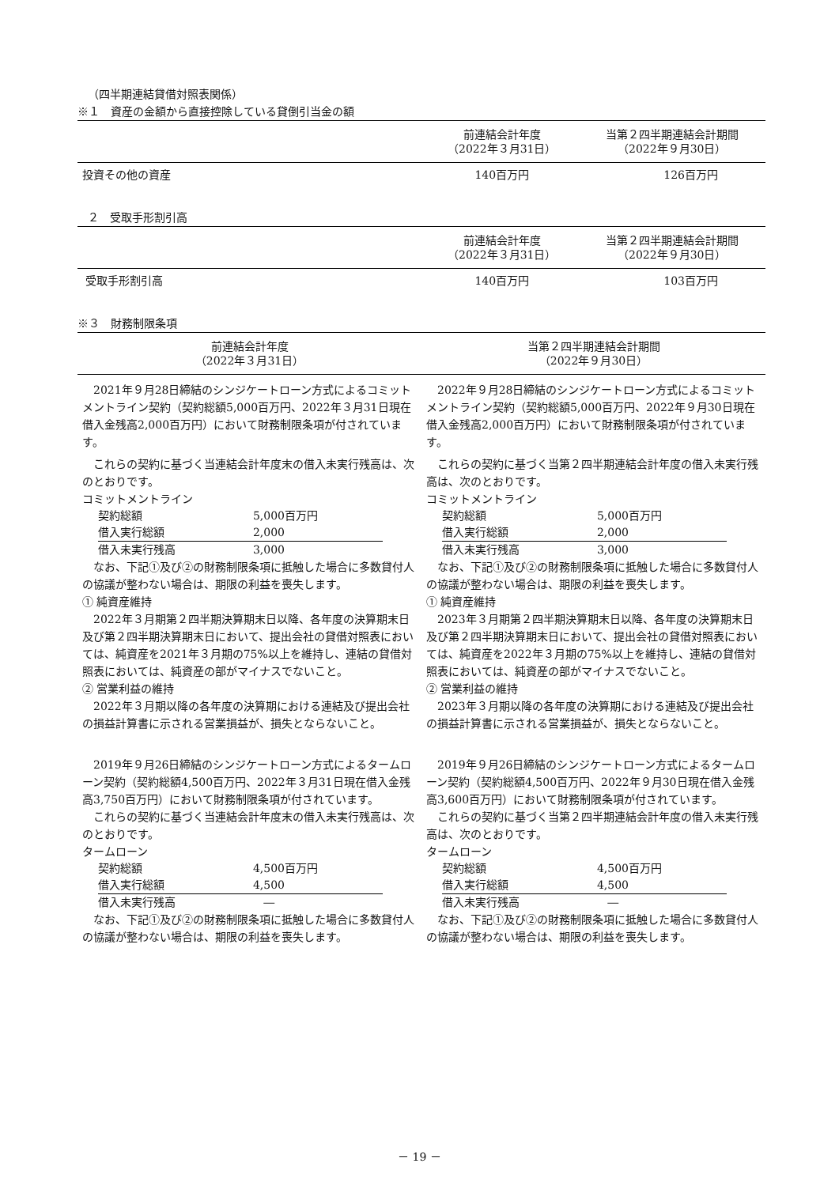（四半期連結貸借対照表関係）
※１　資産の金額から直接控除している貸倒引当金の額
| | 前連結会計年度 （2022年３月31日） | 当第２四半期連結会計期間 （2022年９月30日） |
| --- | --- | --- |
| 投資その他の資産 | 140百万円 | 126百万円 |
２　受取手形割引高
| | 前連結会計年度 （2022年３月31日） | 当第２四半期連結会計期間 （2022年９月30日） |
| --- | --- | --- |
| 受取手形割引高 | 140百万円 | 103百万円 |
※３　財務制限条項
| 前連結会計年度 （2022年３月31日） | 当第２四半期連結会計期間 （2022年９月30日） |
| --- | --- |
　2021年９月28日締結のシンジケートローン方式によるコミットメントライン契約（契約総額5,000百万円、2022年３月31日現在借入金残高2,000百万円）において財務制限条項が付されています。
　これらの契約に基づく当連結会計年度末の借入未実行残高は、次のとおりです。
コミットメントライン
| 契約総額 | 5,000百万円 |
| 借入実行総額 | 2,000 |
| 借入未実行残高 | 3,000 |
　なお、下記①及び②の財務制限条項に抵触した場合に多数貸付人の協議が整わない場合は、期限の利益を喪失します。
① 純資産維持
　2022年３月期第２四半期決算期末日以降、各年度の決算期末日及び第２四半期決算期末日において、提出会社の貸借対照表においては、純資産を2021年３月期の75%以上を維持し、連結の貸借対照表においては、純資産の部がマイナスでないこと。
② 営業利益の維持
　2022年３月期以降の各年度の決算期における連結及び提出会社の損益計算書に示される営業損益が、損失とならないこと。
　2019年９月26日締結のシンジケートローン方式によるタームローン契約（契約総額4,500百万円、2022年３月31日現在借入金残高3,750百万円）において財務制限条項が付されています。
　これらの契約に基づく当連結会計年度末の借入未実行残高は、次のとおりです。
タームローン
| 契約総額 | 4,500百万円 |
| 借入実行総額 | 4,500 |
| 借入未実行残高 | ― |
　なお、下記①及び②の財務制限条項に抵触した場合に多数貸付人の協議が整わない場合は、期限の利益を喪失します。
　2022年９月28日締結のシンジケートローン方式によるコミットメントライン契約（契約総額5,000百万円、2022年９月30日現在借入金残高2,000百万円）において財務制限条項が付されています。
　これらの契約に基づく当第２四半期連結会計年度の借入未実行残高は、次のとおりです。
コミットメントライン
| 契約総額 | 5,000百万円 |
| 借入実行総額 | 2,000 |
| 借入未実行残高 | 3,000 |
　なお、下記①及び②の財務制限条項に抵触した場合に多数貸付人の協議が整わない場合は、期限の利益を喪失します。
① 純資産維持
　2023年３月期第２四半期決算期末日以降、各年度の決算期末日及び第２四半期決算期末日において、提出会社の貸借対照表においては、純資産を2022年３月期の75%以上を維持し、連結の貸借対照表においては、純資産の部がマイナスでないこと。
② 営業利益の維持
　2023年３月期以降の各年度の決算期における連結及び提出会社の損益計算書に示される営業損益が、損失とならないこと。
　2019年９月26日締結のシンジケートローン方式によるタームローン契約（契約総額4,500百万円、2022年９月30日現在借入金残高3,600百万円）において財務制限条項が付されています。
　これらの契約に基づく当第２四半期連結会計年度の借入未実行残高は、次のとおりです。
タームローン
| 契約総額 | 4,500百万円 |
| 借入実行総額 | 4,500 |
| 借入未実行残高 | ― |
　なお、下記①及び②の財務制限条項に抵触した場合に多数貸付人の協議が整わない場合は、期限の利益を喪失します。
－ 19 －